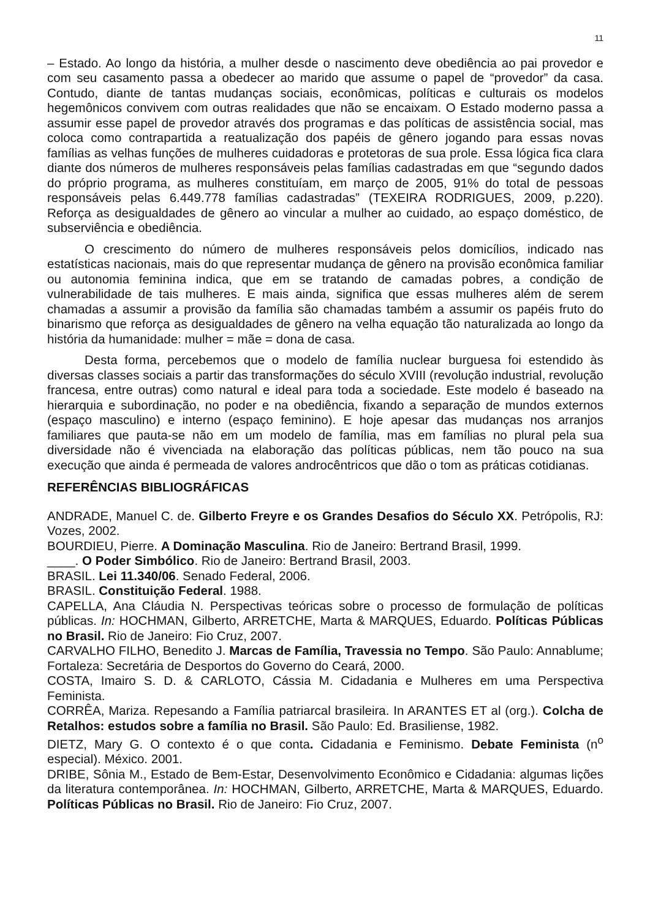11
– Estado. Ao longo da história, a mulher desde o nascimento deve obediência ao pai provedor e com seu casamento passa a obedecer ao marido que assume o papel de “provedor” da casa. Contudo, diante de tantas mudanças sociais, econômicas, políticas e culturais os modelos hegemônicos convivem com outras realidades que não se encaixam. O Estado moderno passa a assumir esse papel de provedor através dos programas e das políticas de assistência social, mas coloca como contrapartida a reatualização dos papéis de gênero jogando para essas novas famílias as velhas funções de mulheres cuidadoras e protetoras de sua prole. Essa lógica fica clara diante dos números de mulheres responsáveis pelas famílias cadastradas em que “segundo dados do próprio programa, as mulheres constituíam, em março de 2005, 91% do total de pessoas responsáveis pelas 6.449.778 famílias cadastradas” (TEXEIRA RODRIGUES, 2009, p.220). Reforça as desigualdades de gênero ao vincular a mulher ao cuidado, ao espaço doméstico, de subserviência e obediência.
O crescimento do número de mulheres responsáveis pelos domicílios, indicado nas estatísticas nacionais, mais do que representar mudança de gênero na provisão econômica familiar ou autonomia feminina indica, que em se tratando de camadas pobres, a condição de vulnerabilidade de tais mulheres. E mais ainda, significa que essas mulheres além de serem chamadas a assumir a provisão da família são chamadas também a assumir os papéis fruto do binarismo que reforça as desigualdades de gênero na velha equação tão naturalizada ao longo da história da humanidade: mulher = mãe = dona de casa.
Desta forma, percebemos que o modelo de família nuclear burguesa foi estendido às diversas classes sociais a partir das transformações do século XVIII (revolução industrial, revolução francesa, entre outras) como natural e ideal para toda a sociedade. Este modelo é baseado na hierarquia e subordinação, no poder e na obediência, fixando a separação de mundos externos (espaço masculino) e interno (espaço feminino). E hoje apesar das mudanças nos arranjos familiares que pauta-se não em um modelo de família, mas em famílias no plural pela sua diversidade não é vivenciada na elaboração das políticas públicas, nem tão pouco na sua execução que ainda é permeada de valores androcêntricos que dão o tom as práticas cotidianas.
REFERÊNCIAS BIBLIOGRÁFICAS
ANDRADE, Manuel C. de. Gilberto Freyre e os Grandes Desafios do Século XX. Petrópolis, RJ: Vozes, 2002.
BOURDIEU, Pierre. A Dominação Masculina. Rio de Janeiro: Bertrand Brasil, 1999.
____. O Poder Simbólico. Rio de Janeiro: Bertrand Brasil, 2003.
BRASIL. Lei 11.340/06. Senado Federal, 2006.
BRASIL. Constituição Federal. 1988.
CAPELLA, Ana Cláudia N. Perspectivas teóricas sobre o processo de formulação de políticas públicas. In: HOCHMAN, Gilberto, ARRETCHE, Marta & MARQUES, Eduardo. Políticas Públicas no Brasil. Rio de Janeiro: Fio Cruz, 2007.
CARVALHO FILHO, Benedito J. Marcas de Família, Travessia no Tempo. São Paulo: Annablume; Fortaleza: Secretária de Desportos do Governo do Ceará, 2000.
COSTA, Imairo S. D. & CARLOTO, Cássia M. Cidadania e Mulheres em uma Perspectiva Feminista.
CORRÊA, Mariza. Repesando a Família patriarcal brasileira. In ARANTES ET al (org.). Colcha de Retalhos: estudos sobre a família no Brasil. São Paulo: Ed. Brasiliense, 1982.
DIETZ, Mary G. O contexto é o que conta. Cidadania e Feminismo. Debate Feminista (n<sup>o</sup> especial). México. 2001.
DRIBE, Sônia M., Estado de Bem-Estar, Desenvolvimento Econômico e Cidadania: algumas lições da literatura contemporânea. In: HOCHMAN, Gilberto, ARRETCHE, Marta & MARQUES, Eduardo. Políticas Públicas no Brasil. Rio de Janeiro: Fio Cruz, 2007.